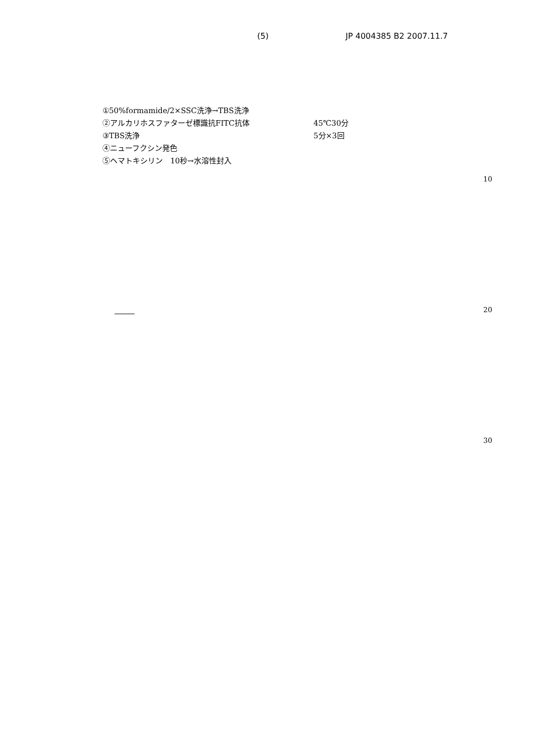(5) JP 4004385 B2 2007.11.7
①50%formamide/2×SSC洗浄→TBS洗浄
②アルカリホスファターゼ標識抗FITC抗体 45℃30分
③TBS洗浄 5分×3回
④ニューフクシン発色
⑤ヘマトキシリン　10秒→水溶性封入
10
20
30